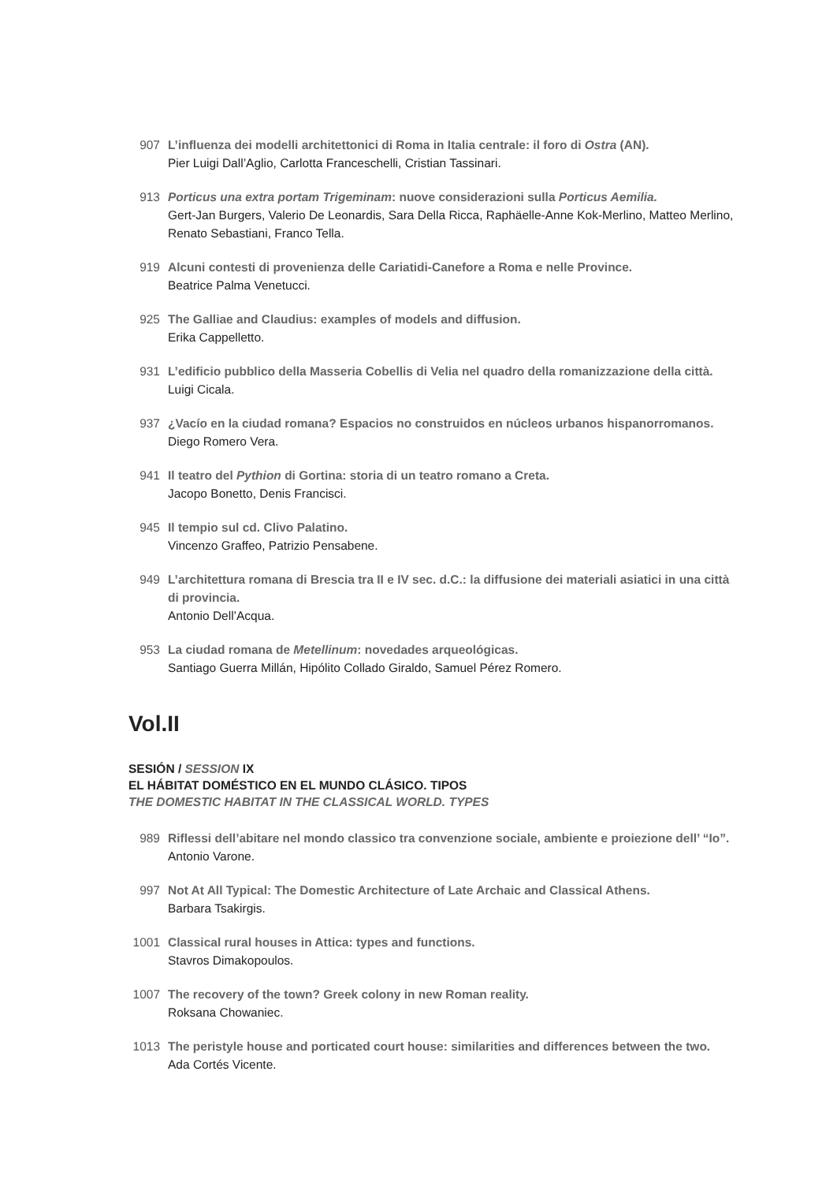907 L’influenza dei modelli architettonici di Roma in Italia centrale: il foro di Ostra (AN).
Pier Luigi Dall’Aglio, Carlotta Franceschelli, Cristian Tassinari.
913 Porticus una extra portam Trigeminam: nuove considerazioni sulla Porticus Aemilia.
Gert-Jan Burgers, Valerio De Leonardis, Sara Della Ricca, Raphäelle-Anne Kok-Merlino, Matteo Merlino, Renato Sebastiani, Franco Tella.
919 Alcuni contesti di provenienza delle Cariatidi-Canefore a Roma e nelle Province.
Beatrice Palma Venetucci.
925 The Galliae and Claudius: examples of models and diffusion.
Erika Cappelletto.
931 L’edificio pubblico della Masseria Cobellis di Velia nel quadro della romanizzazione della città.
Luigi Cicala.
937 ¿Vacío en la ciudad romana? Espacios no construidos en núcleos urbanos hispanorromanos.
Diego Romero Vera.
941 Il teatro del Pythion di Gortina: storia di un teatro romano a Creta.
Jacopo Bonetto, Denis Francisci.
945 Il tempio sul cd. Clivo Palatino.
Vincenzo Graffeo, Patrizio Pensabene.
949 L’architettura romana di Brescia tra II e IV sec. d.C.: la diffusione dei materiali asiatici in una città di provincia.
Antonio Dell’Acqua.
953 La ciudad romana de Metellinum: novedades arqueológicas.
Santiago Guerra Millán, Hipólito Collado Giraldo, Samuel Pérez Romero.
Vol.II
SESIÓN / SESSION IX
EL HÁBITAT DOMÉSTICO EN EL MUNDO CLÁSICO. TIPOS
THE DOMESTIC HABITAT IN THE CLASSICAL WORLD. TYPES
989 Riflessi dell’abitare nel mondo classico tra convenzione sociale, ambiente e proiezione dell’ “Io”.
Antonio Varone.
997 Not At All Typical: The Domestic Architecture of Late Archaic and Classical Athens.
Barbara Tsakirgis.
1001 Classical rural houses in Attica: types and functions.
Stavros Dimakopoulos.
1007 The recovery of the town? Greek colony in new Roman reality.
Roksana Chowaniec.
1013 The peristyle house and porticated court house: similarities and differences between the two.
Ada Cortés Vicente.